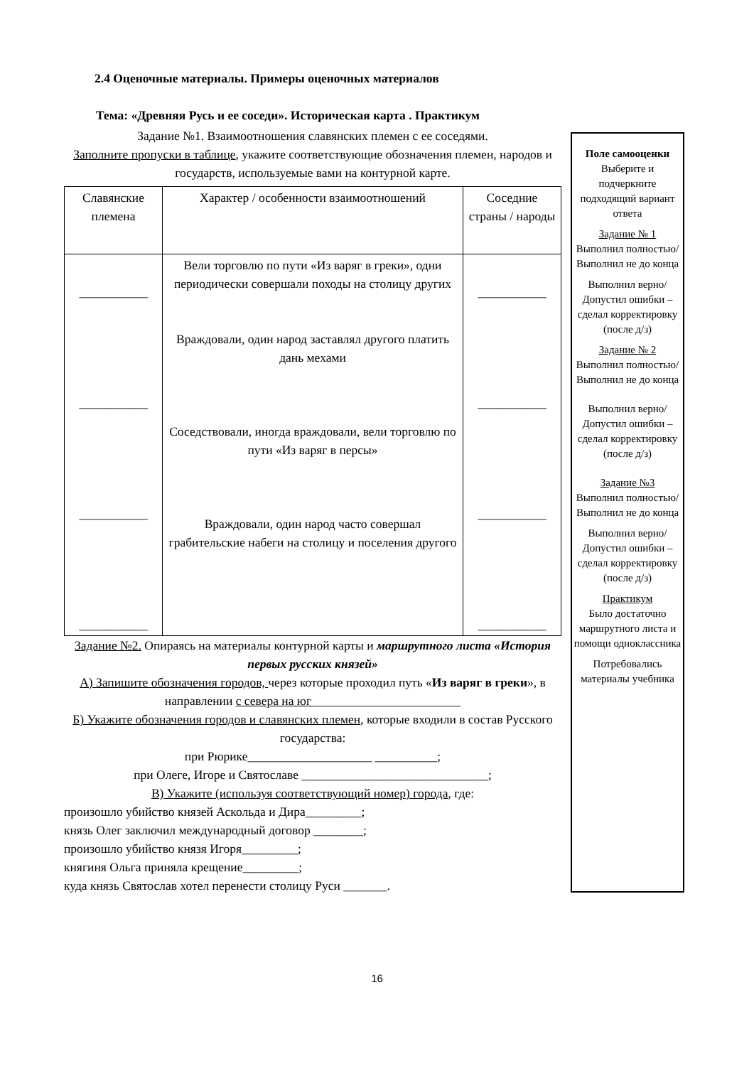2.4 Оценочные материалы. Примеры оценочных материалов
Тема: «Древняя Русь и ее соседи». Историческая карта . Практикум
Задание №1. Взаимоотношения славянских племен с ее соседями.
Заполните пропуски в таблице, укажите соответствующие обозначения племен, народов и государств, используемые вами на контурной карте.
| Славянские племена | Характер / особенности взаимоотношений | Соседние страны / народы |
| ___________ ___________ ___________ ___________ | Вели торговлю по пути «Из варяг в греки», одни периодически совершали походы на столицу других Враждовали, один народ заставлял другого платить дань мехами Соседствовали, иногда враждовали, вели торговлю по пути «Из варяг в персы» Враждовали, один народ часто совершал грабительские набеги на столицу и поселения другого | ___________ ___________ ___________ ___________ |
Задание №2. Опираясь на материалы контурной карты и маршрутного листа «История первых русских князей»
А) Запишите обозначения городов, через которые проходил путь «Из варяг в греки», в направлении с севера на юг________________________
Б) Укажите обозначения городов и славянских племен, которые входили в состав Русского государства:
при Рюрике____________________ __________;
при Олеге, Игоре и Святославе ______________________________;
В) Укажите (используя соответствующий номер) города, где:
произошло убийство князей Аскольда и Дира_________;
князь Олег заключил международный договор ________;
произошло убийство князя Игоря_________;
княгиня Ольга приняла крещение_________;
куда князь Святослав хотел перенести столицу Руси _______.
Поле самооценки
Выберите и подчеркните подходящий вариант ответа
Задание № 1
Выполнил полностью/ Выполнил не до конца
Выполнил верно/ Допустил ошибки – сделал корректировку (после д/з)
Задание № 2
Выполнил полностью/ Выполнил не до конца
Выполнил верно/ Допустил ошибки – сделал корректировку (после д/з)
Задание №3
Выполнил полностью/ Выполнил не до конца
Выполнил верно/ Допустил ошибки – сделал корректировку (после д/з)
Практикум
Было достаточно маршрутного листа и помощи одноклассника
Потребовались материалы учебника
16